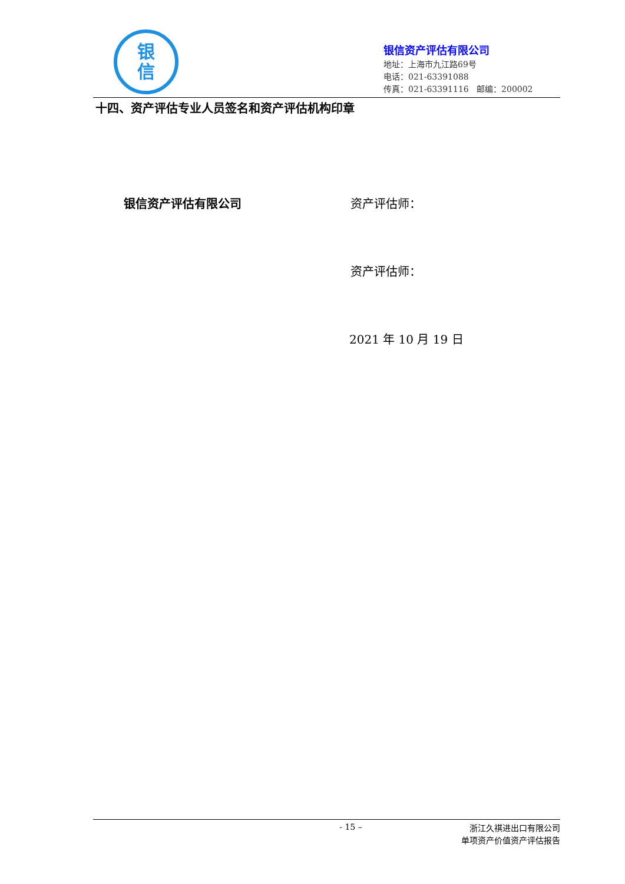银
信
银信资产评估有限公司
地址：上海市九江路69号
电话：021-63391088
传真：021-63391116 邮编：200002
十四、资产评估专业人员签名和资产评估机构印章
银信资产评估有限公司 资产评估师：
资产评估师：
2021 年 10 月 19 日
- 15 – 浙江久祺进出口有限公司
单项资产价值资产评估报告